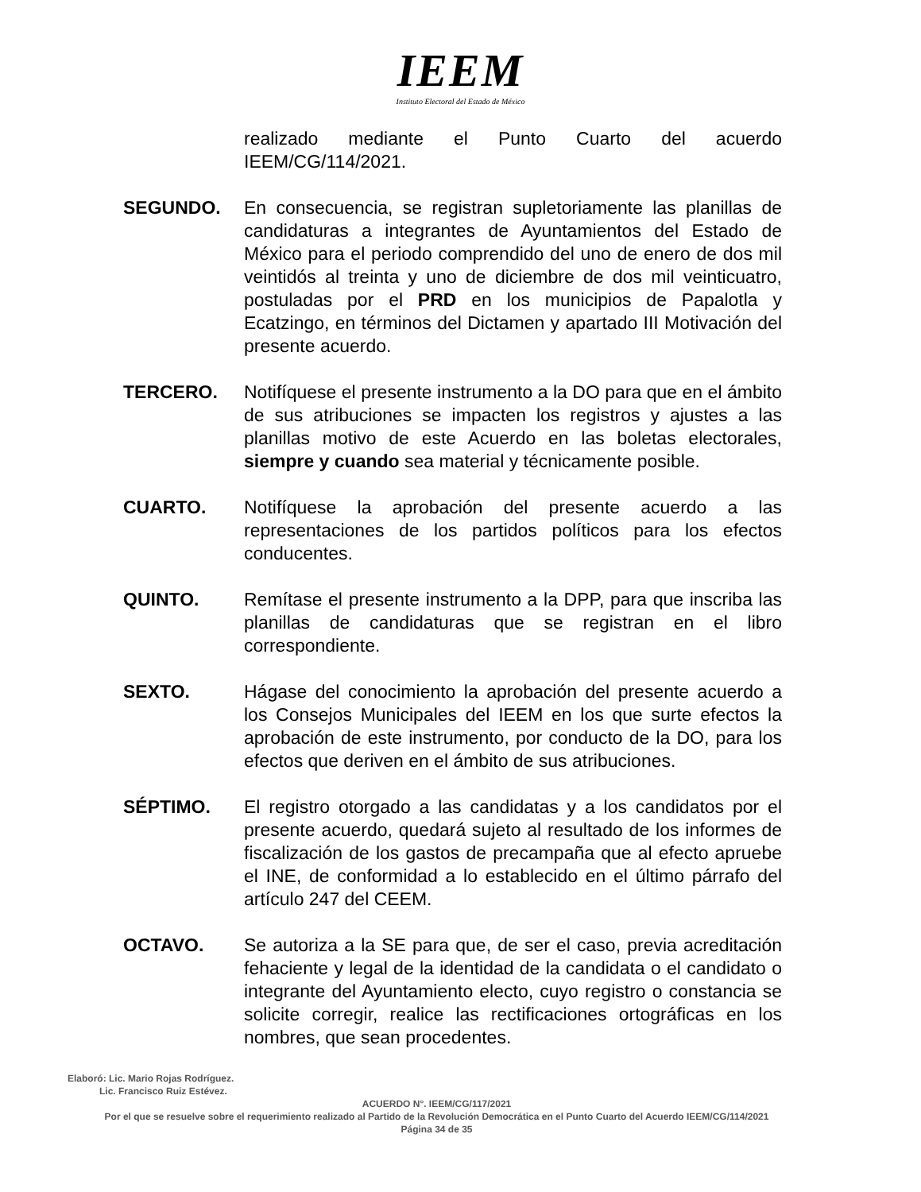IEEM
Instituto Electoral del Estado de México
realizado mediante el Punto Cuarto del acuerdo IEEM/CG/114/2021.
SEGUNDO. En consecuencia, se registran supletoriamente las planillas de candidaturas a integrantes de Ayuntamientos del Estado de México para el periodo comprendido del uno de enero de dos mil veintidós al treinta y uno de diciembre de dos mil veinticuatro, postuladas por el PRD en los municipios de Papalotla y Ecatzingo, en términos del Dictamen y apartado III Motivación del presente acuerdo.
TERCERO. Notifíquese el presente instrumento a la DO para que en el ámbito de sus atribuciones se impacten los registros y ajustes a las planillas motivo de este Acuerdo en las boletas electorales, siempre y cuando sea material y técnicamente posible.
CUARTO. Notifíquese la aprobación del presente acuerdo a las representaciones de los partidos políticos para los efectos conducentes.
QUINTO. Remítase el presente instrumento a la DPP, para que inscriba las planillas de candidaturas que se registran en el libro correspondiente.
SEXTO. Hágase del conocimiento la aprobación del presente acuerdo a los Consejos Municipales del IEEM en los que surte efectos la aprobación de este instrumento, por conducto de la DO, para los efectos que deriven en el ámbito de sus atribuciones.
SÉPTIMO. El registro otorgado a las candidatas y a los candidatos por el presente acuerdo, quedará sujeto al resultado de los informes de fiscalización de los gastos de precampaña que al efecto apruebe el INE, de conformidad a lo establecido en el último párrafo del artículo 247 del CEEM.
OCTAVO. Se autoriza a la SE para que, de ser el caso, previa acreditación fehaciente y legal de la identidad de la candidata o el candidato o integrante del Ayuntamiento electo, cuyo registro o constancia se solicite corregir, realice las rectificaciones ortográficas en los nombres, que sean procedentes.
Elaboró: Lic. Mario Rojas Rodríguez.
Lic. Francisco Ruiz Estévez.
ACUERDO N°. IEEM/CG/117/2021
Por el que se resuelve sobre el requerimiento realizado al Partido de la Revolución Democrática en el Punto Cuarto del Acuerdo IEEM/CG/114/2021
Página 34 de 35